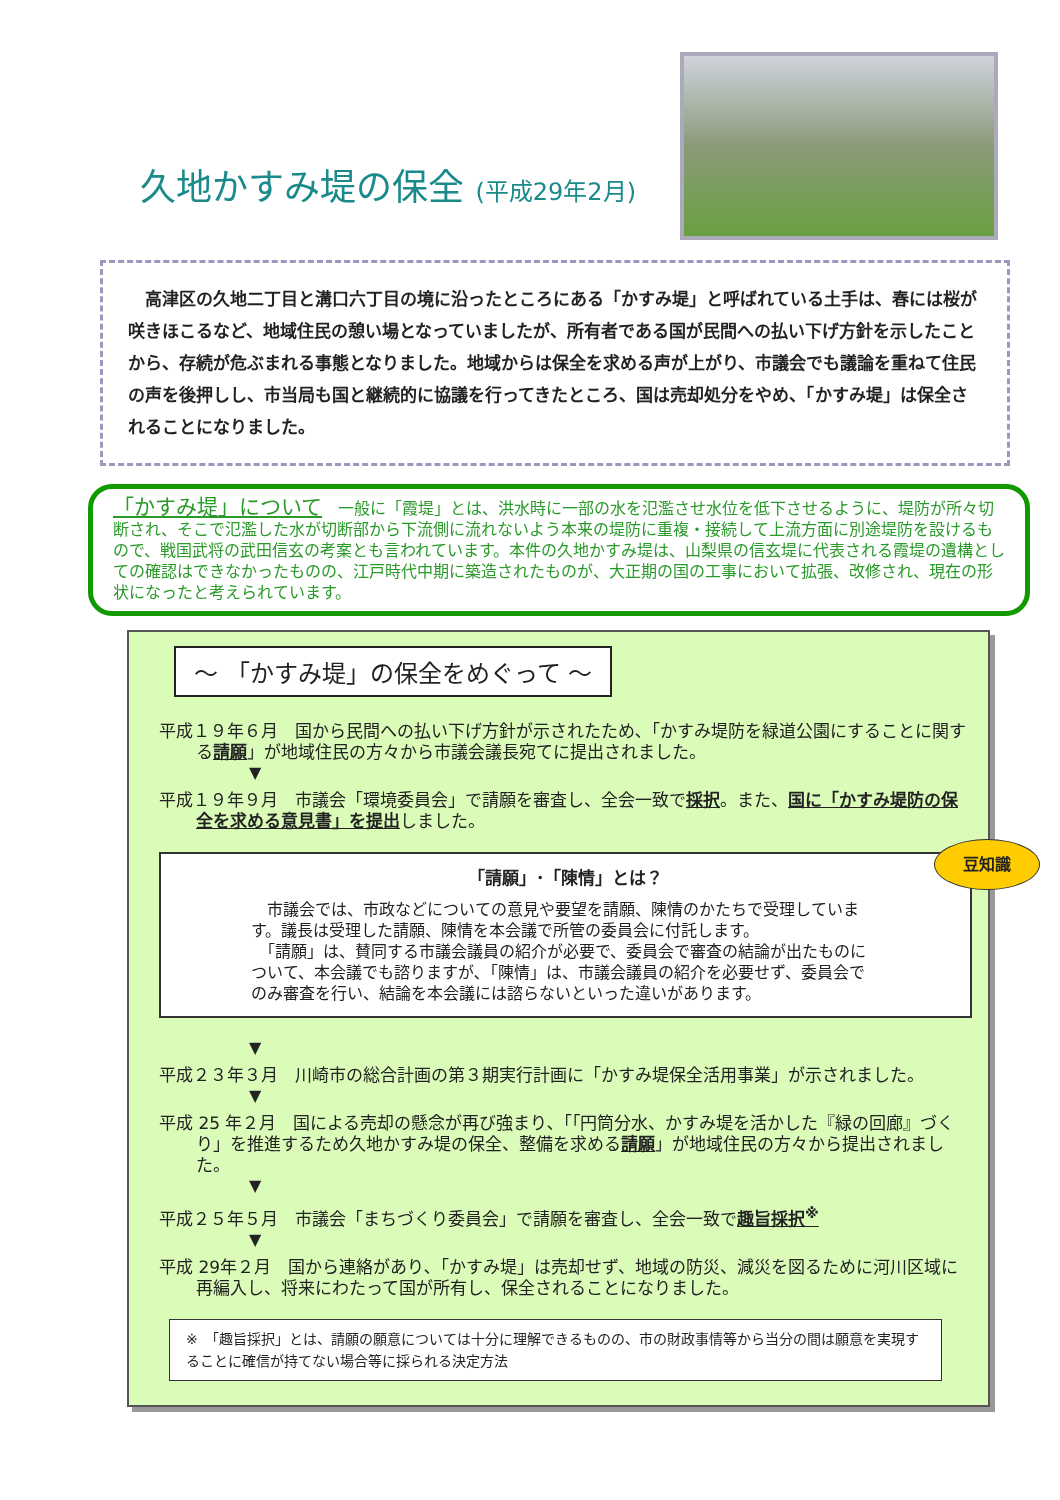久地かすみ堤の保全 (平成29年2月)
　高津区の久地二丁目と溝口六丁目の境に沿ったところにある「かすみ堤」と呼ばれている土手は、春には桜が咲きほこるなど、地域住民の憩い場となっていましたが、所有者である国が民間への払い下げ方針を示したことから、存続が危ぶまれる事態となりました。地域からは保全を求める声が上がり、市議会でも議論を重ねて住民の声を後押しし、市当局も国と継続的に協議を行ってきたところ、国は売却処分をやめ、「かすみ堤」は保全されることになりました。
「かすみ堤」について　一般に「霞堤」とは、洪水時に一部の水を氾濫させ水位を低下させるように、堤防が所々切断され、そこで氾濫した水が切断部から下流側に流れないよう本来の堤防に重複・接続して上流方面に別途堤防を設けるもので、戦国武将の武田信玄の考案とも言われています。本件の久地かすみ堤は、山梨県の信玄堤に代表される霞堤の遺構としての確認はできなかったものの、江戸時代中期に築造されたものが、大正期の国の工事において拡張、改修され、現在の形状になったと考えられています。
～ 「かすみ堤」の保全をめぐって ～
平成１９年６月　国から民間への払い下げ方針が示されたため､「かすみ堤防を緑道公園にすることに関する請願」が地域住民の方々から市議会議長宛てに提出されました。
▼
平成１９年９月　市議会「環境委員会」で請願を審査し、全会一致で採択。また、国に「かすみ堤防の保全を求める意見書」を提出しました。
「請願」･「陳情」とは？
豆知識
　市議会では、市政などについての意見や要望を請願、陳情のかたちで受理しています。議長は受理した請願、陳情を本会議で所管の委員会に付託します。
　「請願」は、賛同する市議会議員の紹介が必要で、委員会で審査の結論が出たものについて、本会議でも諮りますが､「陳情」は、市議会議員の紹介を必要せず、委員会でのみ審査を行い、結論を本会議には諮らないといった違いがあります。
▼
平成２３年３月　川崎市の総合計画の第３期実行計画に「かすみ堤保全活用事業」が示されました。
▼
平成 25 年２月　国による売却の懸念が再び強まり､「｢円筒分水、かすみ堤を活かした『緑の回廊』づくり」を推進するため久地かすみ堤の保全、整備を求める請願」が地域住民の方々から提出されました。
▼
平成２５年５月　市議会「まちづくり委員会」で請願を審査し、全会一致で趣旨採択<sup>※</sup>
▼
平成 29年２月　国から連絡があり､「かすみ堤」は売却せず、地域の防災、減災を図るために河川区域に再編入し、将来にわたって国が所有し、保全されることになりました。
※　「趣旨採択」とは、請願の願意については十分に理解できるものの、市の財政事情等から当分の間は願意を実現することに確信が持てない場合等に採られる決定方法